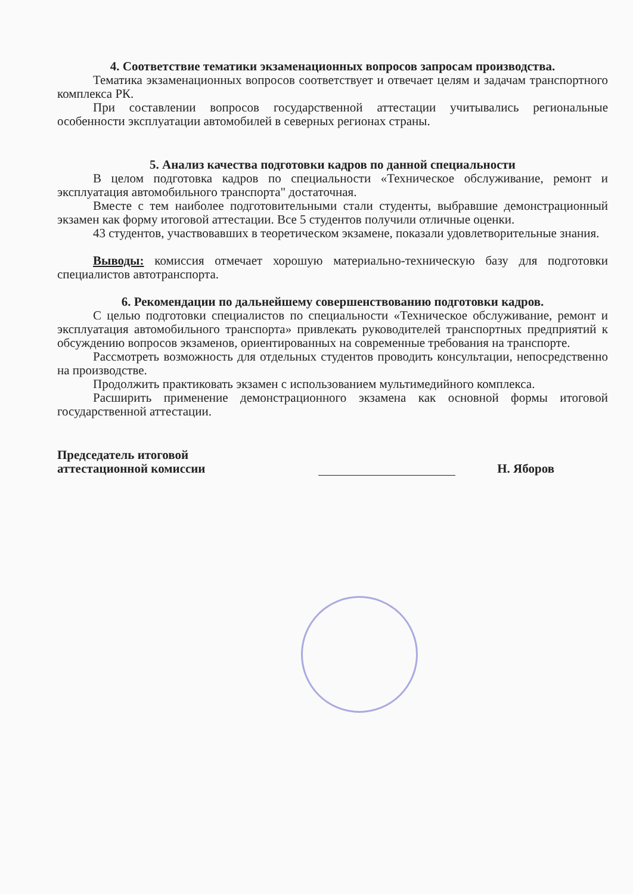4. Соответствие тематики экзаменационных вопросов запросам производства.
Тематика экзаменационных вопросов соответствует и отвечает целям и задачам транспортного комплекса РК.
При составлении вопросов государственной аттестации учитывались региональные особенности эксплуатации автомобилей в северных регионах страны.
5. Анализ качества подготовки кадров по данной специальности
В целом подготовка кадров по специальности «Техническое обслуживание, ремонт и эксплуатация автомобильного транспорта" достаточная.
Вместе с тем наиболее подготовительными стали студенты, выбравшие демонстрационный экзамен как форму итоговой аттестации. Все 5 студентов получили отличные оценки.
43 студентов, участвовавших в теоретическом экзамене, показали удовлетворительные знания.
Выводы: комиссия отмечает хорошую материально-техническую базу для подготовки специалистов автотранспорта.
6. Рекомендации по дальнейшему совершенствованию подготовки кадров.
С целью подготовки специалистов по специальности «Техническое обслуживание, ремонт и эксплуатация автомобильного транспорта» привлекать руководителей транспортных предприятий к обсуждению вопросов экзаменов, ориентированных на современные требования на транспорте.
Рассмотреть возможность для отдельных студентов проводить консультации, непосредственно на производстве.
Продолжить практиковать экзамен с использованием мультимедийного комплекса.
Расширить применение демонстрационного экзамена как основной формы итоговой государственной аттестации.
Председатель итоговой
аттестационной комиссии
Н. Яборов